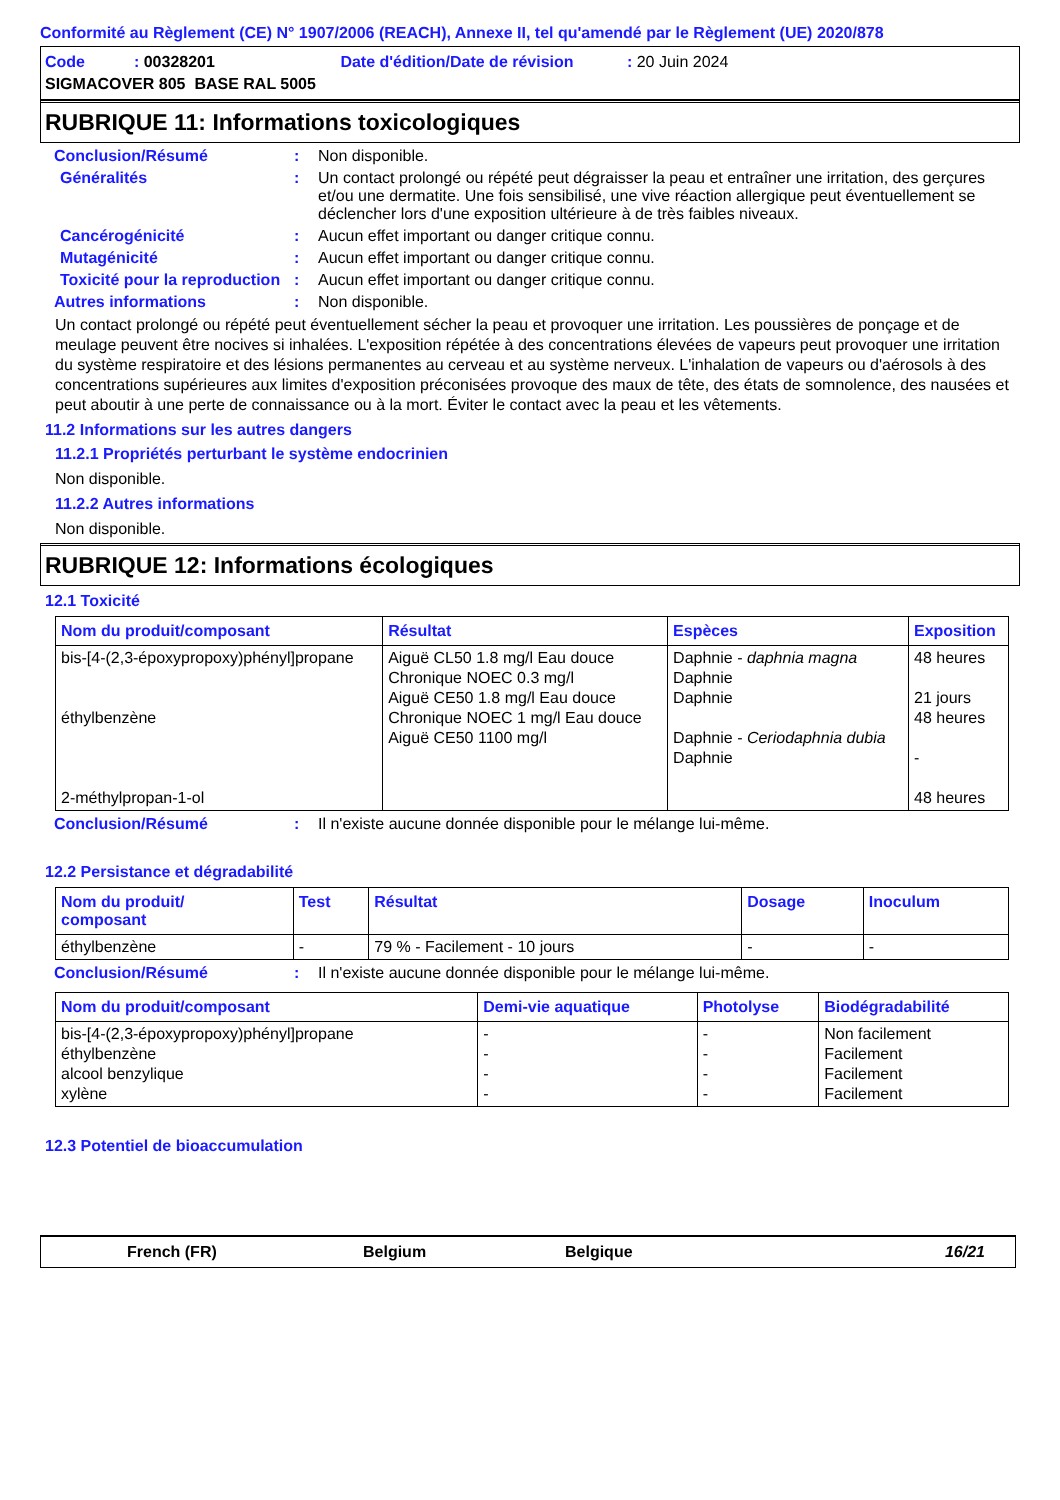Conformité au Règlement (CE) N° 1907/2006 (REACH), Annexe II, tel qu'amendé par le Règlement (UE) 2020/878
| Code : 00328201 | Date d'édition/Date de révision : 20 Juin 2024 |
| SIGMACOVER 805 BASE RAL 5005 | |
RUBRIQUE 11: Informations toxicologiques
Conclusion/Résumé : Non disponible.
Généralités : Un contact prolongé ou répété peut dégraisser la peau et entraîner une irritation, des gerçures et/ou une dermatite. Une fois sensibilisé, une vive réaction allergique peut éventuellement se déclencher lors d'une exposition ultérieure à de très faibles niveaux.
Cancérogénicité : Aucun effet important ou danger critique connu.
Mutagénicité : Aucun effet important ou danger critique connu.
Toxicité pour la reproduction
: Aucun effet important ou danger critique connu.
Autres informations : Non disponible.
Un contact prolongé ou répété peut éventuellement sécher la peau et provoquer une irritation. Les poussières de ponçage et de meulage peuvent être nocives si inhalées. L'exposition répétée à des concentrations élevées de vapeurs peut provoquer une irritation du système respiratoire et des lésions permanentes au cerveau et au système nerveux. L'inhalation de vapeurs ou d'aérosols à des concentrations supérieures aux limites d'exposition préconisées provoque des maux de tête, des états de somnolence, des nausées et peut aboutir à une perte de connaissance ou à la mort. Éviter le contact avec la peau et les vêtements.
11.2 Informations sur les autres dangers
11.2.1 Propriétés perturbant le système endocrinien
Non disponible.
11.2.2 Autres informations
Non disponible.
RUBRIQUE 12: Informations écologiques
12.1 Toxicité
| Nom du produit/composant | Résultat | Espèces | Exposition |
| --- | --- | --- | --- |
| bis-[4-(2,3-époxypropoxy)phényl]propane éthylbenzène 2-méthylpropan-1-ol | Aiguë CL50 1.8 mg/l Eau douce Chronique NOEC 0.3 mg/l Aiguë CE50 1.8 mg/l Eau douce Chronique NOEC 1 mg/l Eau douce Aiguë CE50 1100 mg/l | Daphnie - daphnia magna Daphnie Daphnie Daphnie - Ceriodaphnia dubia Daphnie | 48 heures 21 jours 48 heures - 48 heures |
Conclusion/Résumé : Il n'existe aucune donnée disponible pour le mélange lui-même.
12.2 Persistance et dégradabilité
| Nom du produit/ composant | Test | Résultat | Dosage | Inoculum |
| --- | --- | --- | --- | --- |
| éthylbenzène | - | 79 % - Facilement - 10 jours | - | - |
Conclusion/Résumé : Il n'existe aucune donnée disponible pour le mélange lui-même.
| Nom du produit/composant | Demi-vie aquatique | Photolyse | Biodégradabilité |
| --- | --- | --- | --- |
| bis-[4-(2,3-époxypropoxy)phényl]propane éthylbenzène alcool benzylique xylène | - - - - | - - - - | Non facilement Facilement Facilement Facilement |
12.3 Potentiel de bioaccumulation
French (FR) Belgium Belgique 16/21